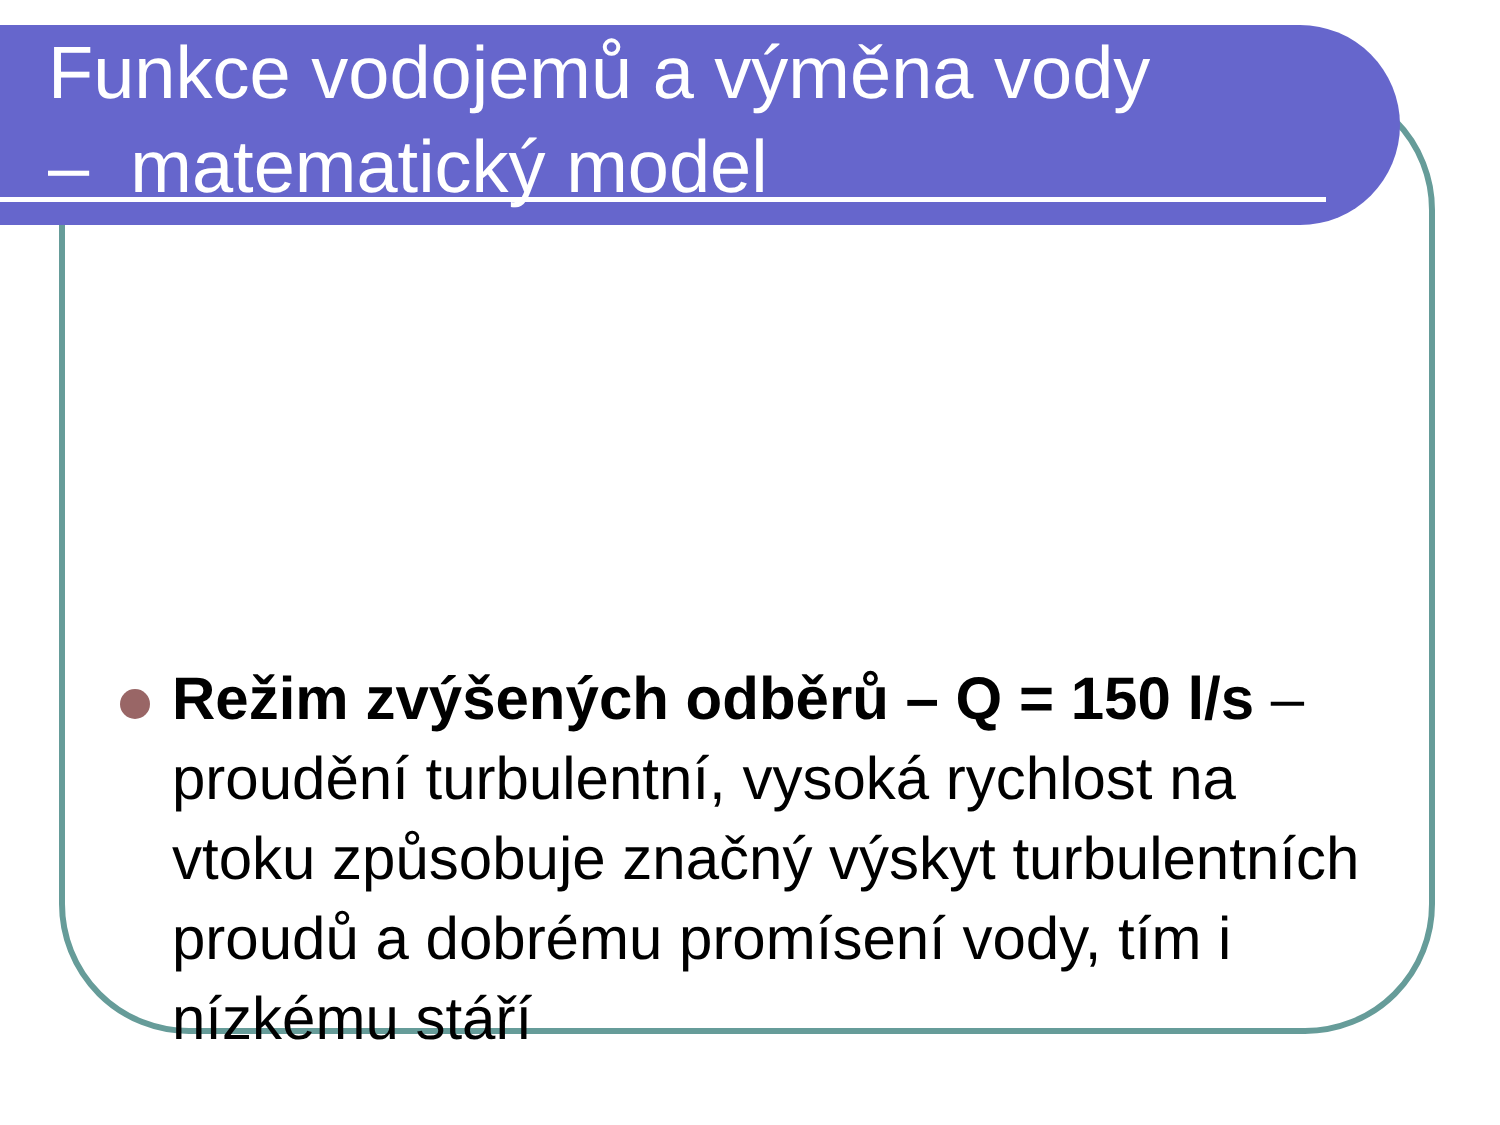Funkce vodojemů a výměna vody
– matematický model
Režim zvýšených odběrů – Q = 150 l/s – proudění turbulentní, vysoká rychlost na vtoku způsobuje značný výskyt turbulentních proudů a dobrému promísení vody, tím i nízkému stáří